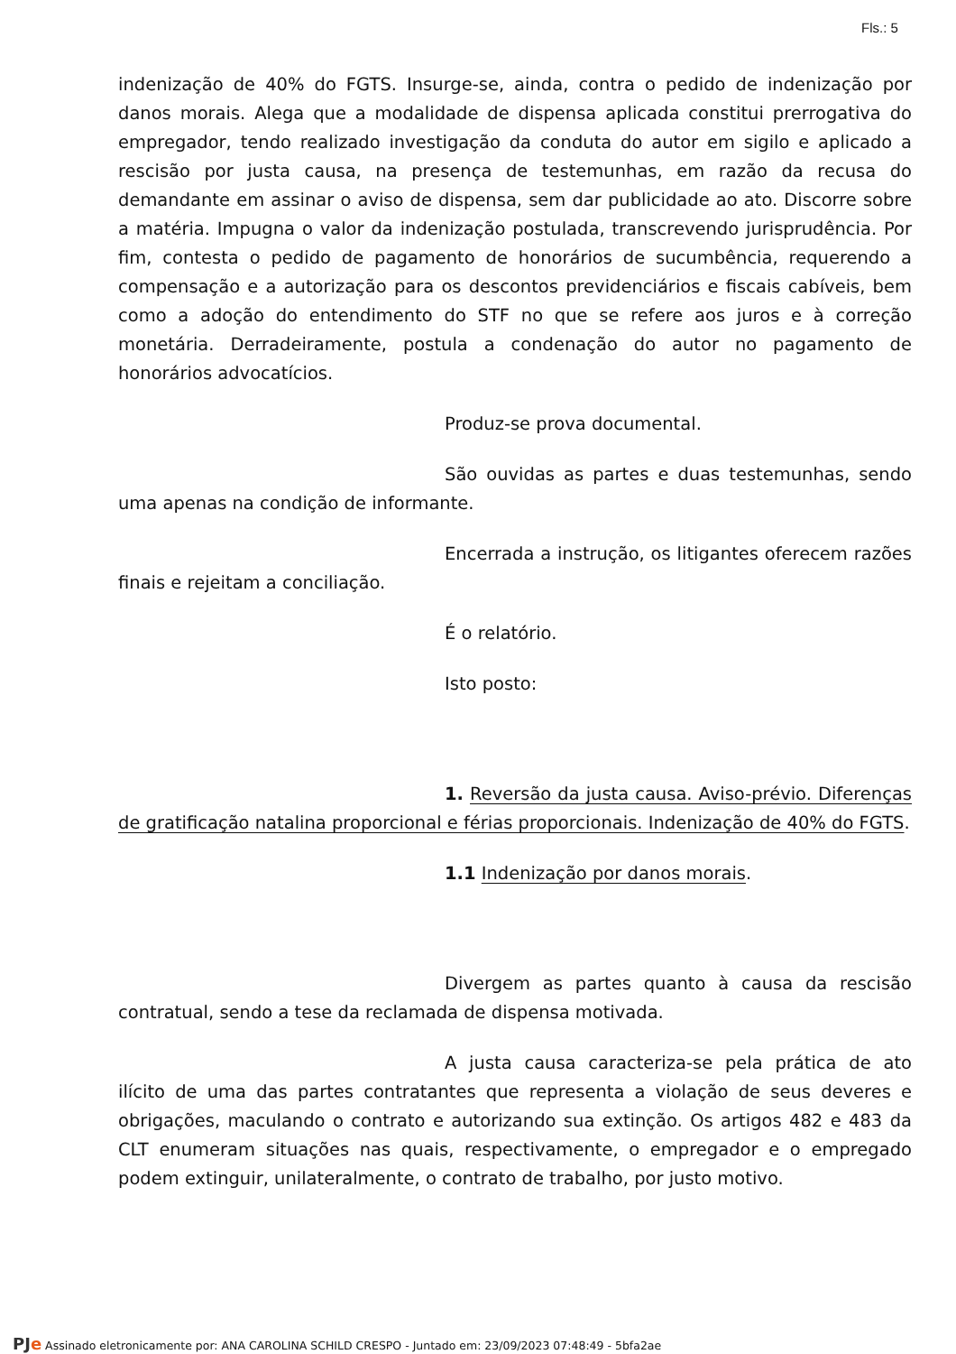Fls.: 5
indenização de 40% do FGTS. Insurge-se, ainda, contra o pedido de indenização por danos morais. Alega que a modalidade de dispensa aplicada constitui prerrogativa do empregador, tendo realizado investigação da conduta do autor em sigilo e aplicado a rescisão por justa causa, na presença de testemunhas, em razão da recusa do demandante em assinar o aviso de dispensa, sem dar publicidade ao ato. Discorre sobre a matéria. Impugna o valor da indenização postulada, transcrevendo jurisprudência. Por fim, contesta o pedido de pagamento de honorários de sucumbência, requerendo a compensação e a autorização para os descontos previdenciários e fiscais cabíveis, bem como a adoção do entendimento do STF no que se refere aos juros e à correção monetária. Derradeiramente, postula a condenação do autor no pagamento de honorários advocatícios.
Produz-se prova documental.
São ouvidas as partes e duas testemunhas, sendo uma apenas na condição de informante.
Encerrada a instrução, os litigantes oferecem razões finais e rejeitam a conciliação.
É o relatório.
Isto posto:
1. Reversão da justa causa. Aviso-prévio. Diferenças de gratificação natalina proporcional e férias proporcionais. Indenização de 40% do FGTS.
1.1 Indenização por danos morais.
Divergem as partes quanto à causa da rescisão contratual, sendo a tese da reclamada de dispensa motivada.
A justa causa caracteriza-se pela prática de ato ilícito de uma das partes contratantes que representa a violação de seus deveres e obrigações, maculando o contrato e autorizando sua extinção. Os artigos 482 e 483 da CLT enumeram situações nas quais, respectivamente, o empregador e o empregado podem extinguir, unilateralmente, o contrato de trabalho, por justo motivo.
PJe Assinado eletronicamente por: ANA CAROLINA SCHILD CRESPO - Juntado em: 23/09/2023 07:48:49 - 5bfa2ae